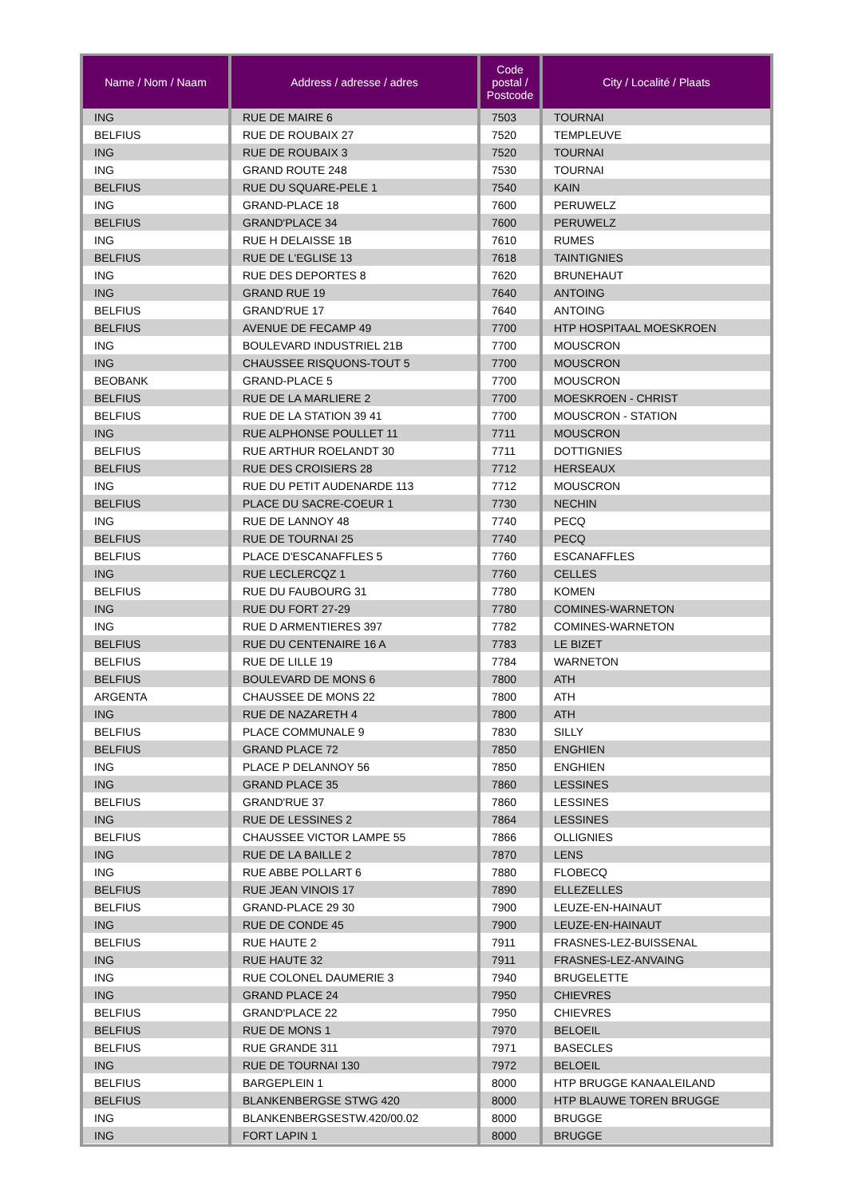| Name / Nom / Naam | Address / adresse / adres | Code postal / Postcode | City / Localité / Plaats |
| --- | --- | --- | --- |
| ING | RUE DE MAIRE 6 | 7503 | TOURNAI |
| BELFIUS | RUE DE ROUBAIX 27 | 7520 | TEMPLEUVE |
| ING | RUE DE ROUBAIX 3 | 7520 | TOURNAI |
| ING | GRAND ROUTE 248 | 7530 | TOURNAI |
| BELFIUS | RUE DU SQUARE-PELE 1 | 7540 | KAIN |
| ING | GRAND-PLACE 18 | 7600 | PERUWELZ |
| BELFIUS | GRAND'PLACE 34 | 7600 | PERUWELZ |
| ING | RUE H DELAISSE 1B | 7610 | RUMES |
| BELFIUS | RUE DE L'EGLISE 13 | 7618 | TAINTIGNIES |
| ING | RUE DES DEPORTES 8 | 7620 | BRUNEHAUT |
| ING | GRAND RUE 19 | 7640 | ANTOING |
| BELFIUS | GRAND'RUE 17 | 7640 | ANTOING |
| BELFIUS | AVENUE DE FECAMP 49 | 7700 | HTP HOSPITAAL MOESKROEN |
| ING | BOULEVARD INDUSTRIEL 21B | 7700 | MOUSCRON |
| ING | CHAUSSEE RISQUONS-TOUT 5 | 7700 | MOUSCRON |
| BEOBANK | GRAND-PLACE 5 | 7700 | MOUSCRON |
| BELFIUS | RUE DE LA MARLIERE 2 | 7700 | MOESKROEN - CHRIST |
| BELFIUS | RUE DE LA STATION 39 41 | 7700 | MOUSCRON - STATION |
| ING | RUE ALPHONSE POULLET 11 | 7711 | MOUSCRON |
| BELFIUS | RUE ARTHUR ROELANDT 30 | 7711 | DOTTIGNIES |
| BELFIUS | RUE DES CROISIERS 28 | 7712 | HERSEAUX |
| ING | RUE DU PETIT AUDENARDE 113 | 7712 | MOUSCRON |
| BELFIUS | PLACE DU SACRE-COEUR 1 | 7730 | NECHIN |
| ING | RUE DE LANNOY 48 | 7740 | PECQ |
| BELFIUS | RUE DE TOURNAI 25 | 7740 | PECQ |
| BELFIUS | PLACE D'ESCANAFFLES 5 | 7760 | ESCANAFFLES |
| ING | RUE LECLERCQZ 1 | 7760 | CELLES |
| BELFIUS | RUE DU FAUBOURG 31 | 7780 | KOMEN |
| ING | RUE DU FORT 27-29 | 7780 | COMINES-WARNETON |
| ING | RUE D ARMENTIERES 397 | 7782 | COMINES-WARNETON |
| BELFIUS | RUE DU CENTENAIRE 16 A | 7783 | LE BIZET |
| BELFIUS | RUE DE LILLE 19 | 7784 | WARNETON |
| BELFIUS | BOULEVARD DE MONS 6 | 7800 | ATH |
| ARGENTA | CHAUSSEE DE MONS 22 | 7800 | ATH |
| ING | RUE DE NAZARETH 4 | 7800 | ATH |
| BELFIUS | PLACE COMMUNALE 9 | 7830 | SILLY |
| BELFIUS | GRAND PLACE 72 | 7850 | ENGHIEN |
| ING | PLACE P DELANNOY 56 | 7850 | ENGHIEN |
| ING | GRAND PLACE 35 | 7860 | LESSINES |
| BELFIUS | GRAND'RUE 37 | 7860 | LESSINES |
| ING | RUE DE LESSINES 2 | 7864 | LESSINES |
| BELFIUS | CHAUSSEE VICTOR LAMPE 55 | 7866 | OLLIGNIES |
| ING | RUE DE LA BAILLE 2 | 7870 | LENS |
| ING | RUE ABBE POLLART 6 | 7880 | FLOBECQ |
| BELFIUS | RUE JEAN VINOIS 17 | 7890 | ELLEZELLES |
| BELFIUS | GRAND-PLACE 29 30 | 7900 | LEUZE-EN-HAINAUT |
| ING | RUE DE CONDE 45 | 7900 | LEUZE-EN-HAINAUT |
| BELFIUS | RUE HAUTE 2 | 7911 | FRASNES-LEZ-BUISSENAL |
| ING | RUE HAUTE 32 | 7911 | FRASNES-LEZ-ANVAING |
| ING | RUE COLONEL DAUMERIE 3 | 7940 | BRUGELETTE |
| ING | GRAND PLACE 24 | 7950 | CHIEVRES |
| BELFIUS | GRAND'PLACE 22 | 7950 | CHIEVRES |
| BELFIUS | RUE DE MONS 1 | 7970 | BELOEIL |
| BELFIUS | RUE GRANDE 311 | 7971 | BASECLES |
| ING | RUE DE TOURNAI 130 | 7972 | BELOEIL |
| BELFIUS | BARGEPLEIN 1 | 8000 | HTP BRUGGE KANAALEILAND |
| BELFIUS | BLANKENBERGSE STWG 420 | 8000 | HTP BLAUWE TOREN BRUGGE |
| ING | BLANKENBERGSESTW.420/00.02 | 8000 | BRUGGE |
| ING | FORT LAPIN 1 | 8000 | BRUGGE |